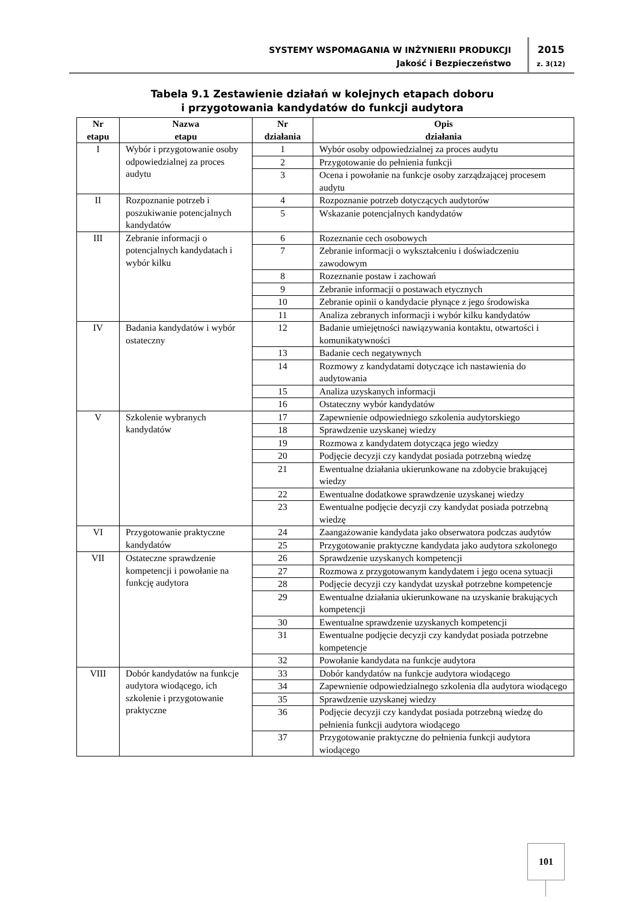SYSTEMY WSPOMAGANIA W INŻYNIERII PRODUKCJI
Jakość i Bezpieczeństwo
2015
z. 3(12)
Tabela 9.1 Zestawienie działań w kolejnych etapach doboru
i przygotowania kandydatów do funkcji audytora
| Nr etapu | Nazwa etapu | Nr działania | Opis działania |
| --- | --- | --- | --- |
| I | Wybór i przygotowanie osoby odpowiedzialnej za proces audytu | 1 | Wybór osoby odpowiedzialnej za proces audytu |
| | | 2 | Przygotowanie do pełnienia funkcji |
| | | 3 | Ocena i powołanie na funkcje osoby zarządzającej procesem audytu |
| II | Rozpoznanie potrzeb i poszukiwanie potencjalnych kandydatów | 4 | Rozpoznanie potrzeb dotyczących audytorów |
| | | 5 | Wskazanie potencjalnych kandydatów |
| III | Zebranie informacji o potencjalnych kandydatach i wybór kilku | 6 | Rozeznanie cech osobowych |
| | | 7 | Zebranie informacji o wykształceniu i doświadczeniu zawodowym |
| | | 8 | Rozeznanie postaw i zachowań |
| | | 9 | Zebranie informacji o postawach etycznych |
| | | 10 | Zebranie opinii o kandydacie płynące z jego środowiska |
| | | 11 | Analiza zebranych informacji i wybór kilku kandydatów |
| IV | Badania kandydatów i wybór ostateczny | 12 | Badanie umiejętności nawiązywania kontaktu, otwartości i komunikatywności |
| | | 13 | Badanie cech negatywnych |
| | | 14 | Rozmowy z kandydatami dotyczące ich nastawienia do audytowania |
| | | 15 | Analiza uzyskanych informacji |
| | | 16 | Ostateczny wybór kandydatów |
| V | Szkolenie wybranych kandydatów | 17 | Zapewnienie odpowiedniego szkolenia audytorskiego |
| | | 18 | Sprawdzenie uzyskanej wiedzy |
| | | 19 | Rozmowa z kandydatem dotycząca jego wiedzy |
| | | 20 | Podjęcie decyzji czy kandydat posiada potrzebną wiedzę |
| | | 21 | Ewentualne działania ukierunkowane na zdobycie brakującej wiedzy |
| | | 22 | Ewentualne dodatkowe sprawdzenie uzyskanej wiedzy |
| | | 23 | Ewentualne podjęcie decyzji czy kandydat posiada potrzebną wiedzę |
| VI | Przygotowanie praktyczne kandydatów | 24 | Zaangażowanie kandydata jako obserwatora podczas audytów |
| | | 25 | Przygotowanie praktyczne kandydata jako audytora szkolonego |
| VII | Ostateczne sprawdzenie kompetencji i powołanie na funkcję audytora | 26 | Sprawdzenie uzyskanych kompetencji |
| | | 27 | Rozmowa z przygotowanym kandydatem i jego ocena sytuacji |
| | | 28 | Podjęcie decyzji czy kandydat uzyskał potrzebne kompetencje |
| | | 29 | Ewentualne działania ukierunkowane na uzyskanie brakujących kompetencji |
| | | 30 | Ewentualne sprawdzenie uzyskanych kompetencji |
| | | 31 | Ewentualne podjęcie decyzji czy kandydat posiada potrzebne kompetencje |
| | | 32 | Powołanie kandydata na funkcje audytora |
| VIII | Dobór kandydatów na funkcje audytora wiodącego, ich szkolenie i przygotowanie praktyczne | 33 | Dobór kandydatów na funkcje audytora wiodącego |
| | | 34 | Zapewnienie odpowiedzialnego szkolenia dla audytora wiodącego |
| | | 35 | Sprawdzenie uzyskanej wiedzy |
| | | 36 | Podjęcie decyzji czy kandydat posiada potrzebną wiedzę do pełnienia funkcji audytora wiodącego |
| | | 37 | Przygotowanie praktyczne do pełnienia funkcji audytora wiodącego |
101